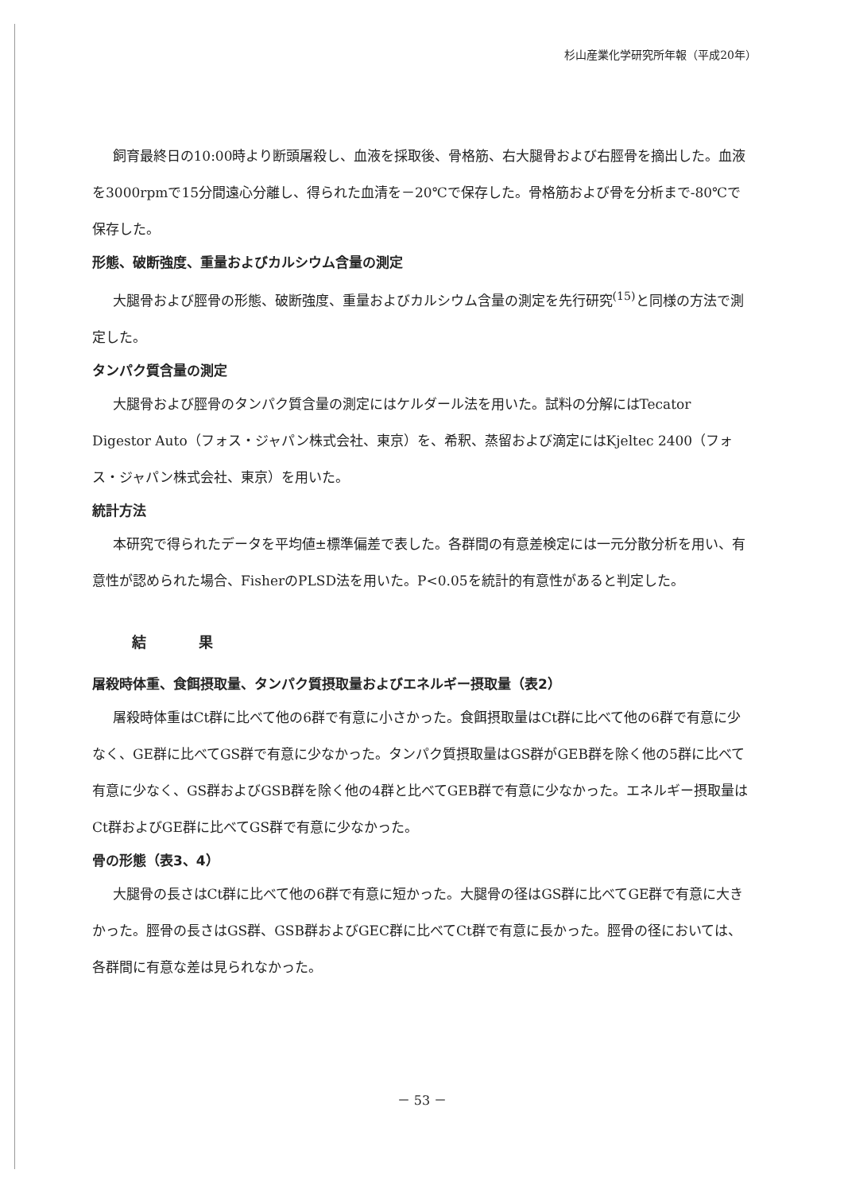杉山産業化学研究所年報（平成20年）
飼育最終日の10:00時より断頭屠殺し、血液を採取後、骨格筋、右大腿骨および右脛骨を摘出した。血液を3000rpmで15分間遠心分離し、得られた血清を－20℃で保存した。骨格筋および骨を分析まで-80℃で保存した。
形態、破断強度、重量およびカルシウム含量の測定
大腿骨および脛骨の形態、破断強度、重量およびカルシウム含量の測定を先行研究<sup>(15)</sup>と同様の方法で測定した。
タンパク質含量の測定
大腿骨および脛骨のタンパク質含量の測定にはケルダール法を用いた。試料の分解にはTecator Digestor Auto（フォス・ジャパン株式会社、東京）を、希釈、蒸留および滴定にはKjeltec 2400（フォス・ジャパン株式会社、東京）を用いた。
統計方法
本研究で得られたデータを平均値±標準偏差で表した。各群間の有意差検定には一元分散分析を用い、有意性が認められた場合、FisherのPLSD法を用いた。P<0.05を統計的有意性があると判定した。
結 果
屠殺時体重、食餌摂取量、タンパク質摂取量およびエネルギー摂取量（表2）
屠殺時体重はCt群に比べて他の6群で有意に小さかった。食餌摂取量はCt群に比べて他の6群で有意に少なく、GE群に比べてGS群で有意に少なかった。タンパク質摂取量はGS群がGEB群を除く他の5群に比べて有意に少なく、GS群およびGSB群を除く他の4群と比べてGEB群で有意に少なかった。エネルギー摂取量はCt群およびGE群に比べてGS群で有意に少なかった。
骨の形態（表3、4）
大腿骨の長さはCt群に比べて他の6群で有意に短かった。大腿骨の径はGS群に比べてGE群で有意に大きかった。脛骨の長さはGS群、GSB群およびGEC群に比べてCt群で有意に長かった。脛骨の径においては、各群間に有意な差は見られなかった。
－ 53 －